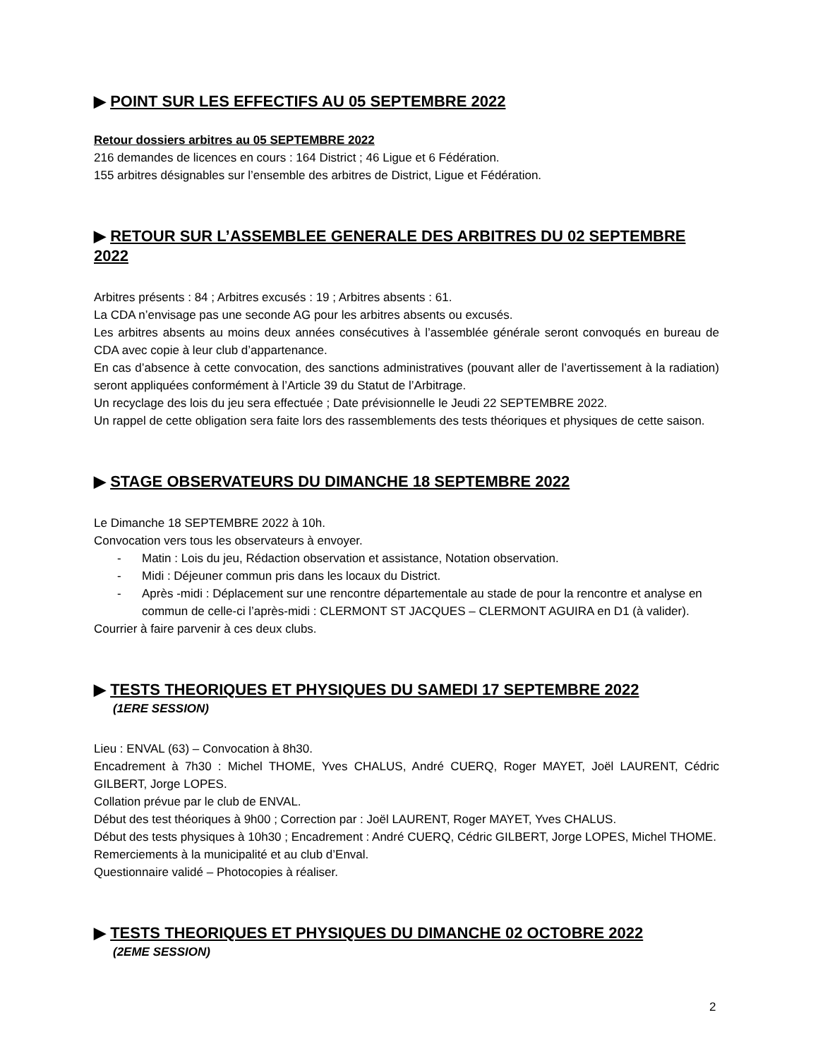▶ POINT SUR LES EFFECTIFS AU 05 SEPTEMBRE 2022
Retour dossiers arbitres au 05 SEPTEMBRE 2022
216 demandes de licences en cours : 164 District ; 46 Ligue et 6 Fédération.
155 arbitres désignables sur l’ensemble des arbitres de District, Ligue et Fédération.
▶ RETOUR SUR L’ASSEMBLEE GENERALE DES ARBITRES DU 02 SEPTEMBRE 2022
Arbitres présents : 84 ; Arbitres excusés : 19 ; Arbitres absents : 61.
La CDA n’envisage pas une seconde AG pour les arbitres absents ou excusés.
Les arbitres absents au moins deux années consécutives à l’assemblée générale seront convoqués en bureau de CDA avec copie à leur club d’appartenance.
En cas d’absence à cette convocation, des sanctions administratives (pouvant aller de l’avertissement à la radiation) seront appliquées conformément à l’Article 39 du Statut de l’Arbitrage.
Un recyclage des lois du jeu sera effectuée ; Date prévisionnelle le Jeudi 22 SEPTEMBRE 2022.
Un rappel de cette obligation sera faite lors des rassemblements des tests théoriques et physiques de cette saison.
▶ STAGE OBSERVATEURS DU DIMANCHE 18 SEPTEMBRE 2022
Le Dimanche 18 SEPTEMBRE 2022 à 10h.
Convocation vers tous les observateurs à envoyer.
- Matin : Lois du jeu, Rédaction observation et assistance, Notation observation.
- Midi : Déjeuner commun pris dans les locaux du District.
- Après -midi : Déplacement sur une rencontre départementale au stade de pour la rencontre et analyse en commun de celle-ci l’après-midi : CLERMONT ST JACQUES – CLERMONT AGUIRA en D1 (à valider).
Courrier à faire parvenir à ces deux clubs.
▶ TESTS THEORIQUES ET PHYSIQUES DU SAMEDI 17 SEPTEMBRE 2022
(1ERE SESSION)
Lieu : ENVAL (63) – Convocation à 8h30.
Encadrement à 7h30 : Michel THOME, Yves CHALUS, André CUERQ, Roger MAYET, Joël LAURENT, Cédric GILBERT, Jorge LOPES.
Collation prévue par le club de ENVAL.
Début des test théoriques à 9h00 ; Correction par : Joël LAURENT, Roger MAYET, Yves CHALUS.
Début des tests physiques à 10h30 ; Encadrement : André CUERQ, Cédric GILBERT, Jorge LOPES, Michel THOME.
Remerciements à la municipalité et au club d’Enval.
Questionnaire validé – Photocopies à réaliser.
▶ TESTS THEORIQUES ET PHYSIQUES DU DIMANCHE 02 OCTOBRE 2022
(2EME SESSION)
2